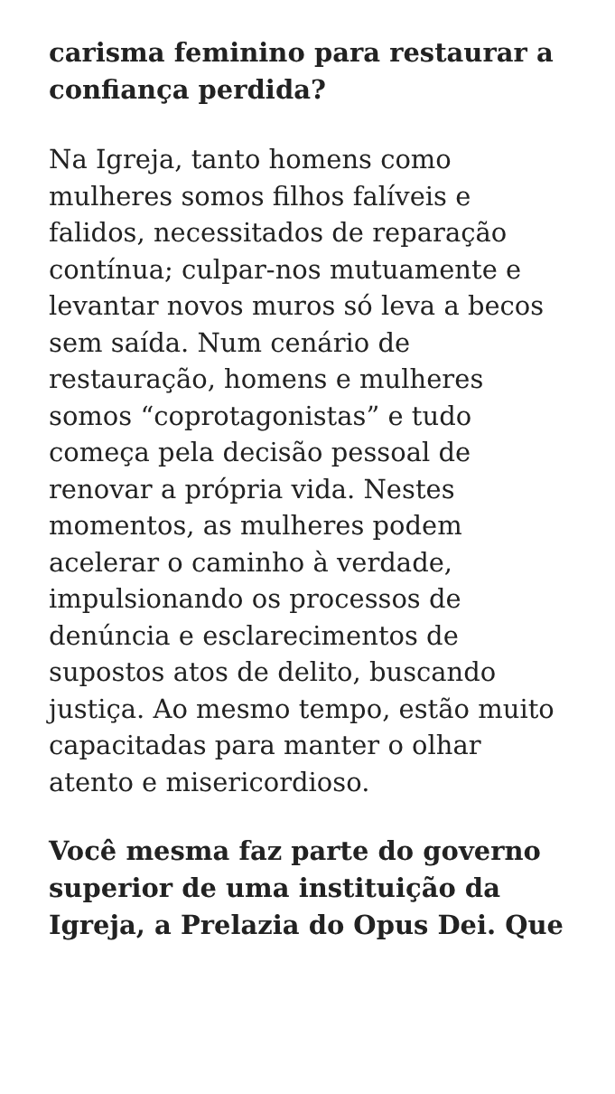carisma feminino para restaurar a confiança perdida?
Na Igreja, tanto homens como mulheres somos filhos falíveis e falidos, necessitados de reparação contínua; culpar-nos mutuamente e levantar novos muros só leva a becos sem saída. Num cenário de restauração, homens e mulheres somos “coprotagonistas” e tudo começa pela decisão pessoal de renovar a própria vida. Nestes momentos, as mulheres podem acelerar o caminho à verdade, impulsionando os processos de denúncia e esclarecimentos de supostos atos de delito, buscando justiça. Ao mesmo tempo, estão muito capacitadas para manter o olhar atento e misericordioso.
Você mesma faz parte do governo superior de uma instituição da Igreja, a Prelazia do Opus Dei. Que